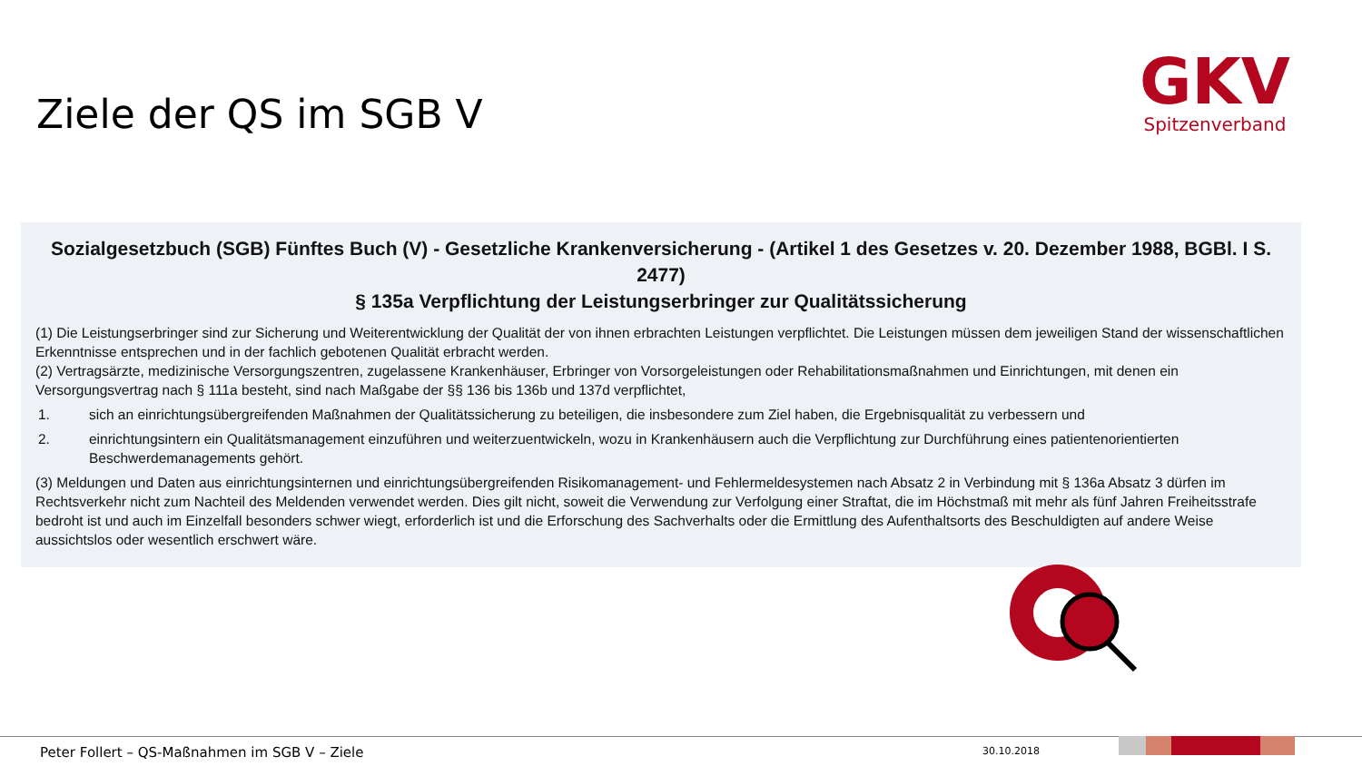Ziele der QS im SGB V
GKV
Spitzenverband
Sozialgesetzbuch (SGB) Fünftes Buch (V) - Gesetzliche Krankenversicherung - (Artikel 1 des Gesetzes v. 20. Dezember 1988, BGBl. I S. 2477)
§ 135a Verpflichtung der Leistungserbringer zur Qualitätssicherung
(1) Die Leistungserbringer sind zur Sicherung und Weiterentwicklung der Qualität der von ihnen erbrachten Leistungen verpflichtet. Die Leistungen müssen dem jeweiligen Stand der wissenschaftlichen Erkenntnisse entsprechen und in der fachlich gebotenen Qualität erbracht werden.
(2) Vertragsärzte, medizinische Versorgungszentren, zugelassene Krankenhäuser, Erbringer von Vorsorgeleistungen oder Rehabilitationsmaßnahmen und Einrichtungen, mit denen ein Versorgungsvertrag nach § 111a besteht, sind nach Maßgabe der §§ 136 bis 136b und 137d verpflichtet,
1. sich an einrichtungsübergreifenden Maßnahmen der Qualitätssicherung zu beteiligen, die insbesondere zum Ziel haben, die Ergebnisqualität zu verbessern und
2. einrichtungsintern ein Qualitätsmanagement einzuführen und weiterzuentwickeln, wozu in Krankenhäusern auch die Verpflichtung zur Durchführung eines patientenorientierten Beschwerdemanagements gehört.
(3) Meldungen und Daten aus einrichtungsinternen und einrichtungsübergreifenden Risikomanagement- und Fehlermeldesystemen nach Absatz 2 in Verbindung mit § 136a Absatz 3 dürfen im Rechtsverkehr nicht zum Nachteil des Meldenden verwendet werden. Dies gilt nicht, soweit die Verwendung zur Verfolgung einer Straftat, die im Höchstmaß mit mehr als fünf Jahren Freiheitsstrafe bedroht ist und auch im Einzelfall besonders schwer wiegt, erforderlich ist und die Erforschung des Sachverhalts oder die Ermittlung des Aufenthaltsorts des Beschuldigten auf andere Weise aussichtslos oder wesentlich erschwert wäre.
Peter Follert – QS-Maßnahmen im SGB V – Ziele
30.10.2018